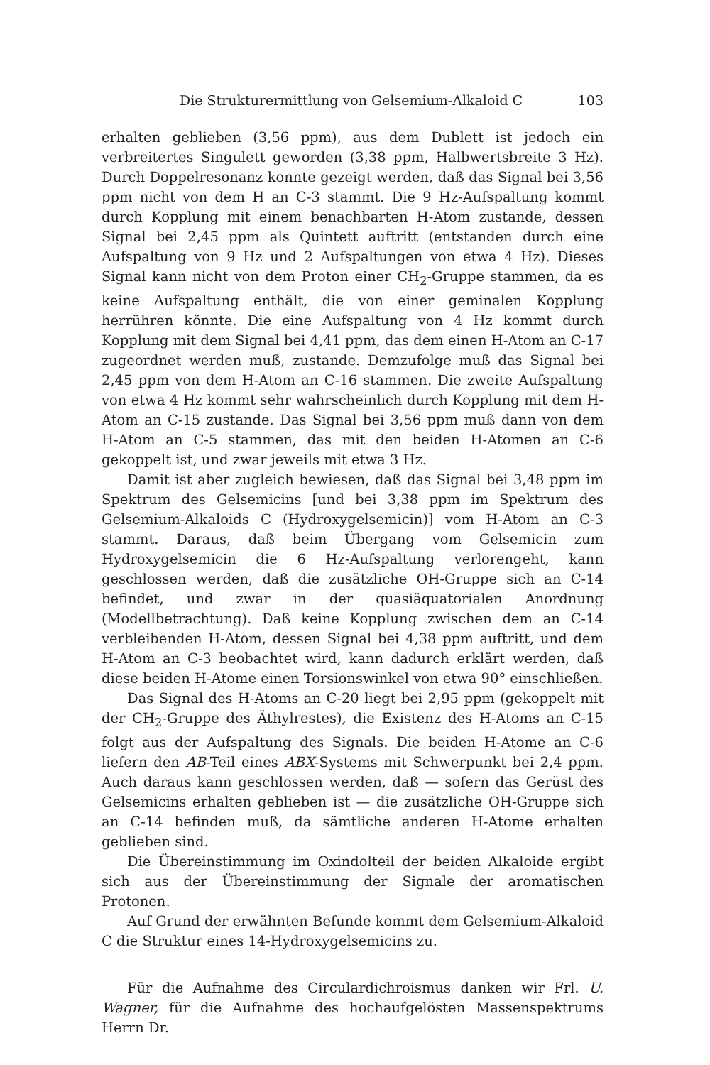Die Strukturermittlung von Gelsemium-Alkaloid C 103
erhalten geblieben (3,56 ppm), aus dem Dublett ist jedoch ein verbreitertes Singulett geworden (3,38 ppm, Halbwertsbreite 3 Hz). Durch Doppelresonanz konnte gezeigt werden, daß das Signal bei 3,56 ppm nicht von dem H an C-3 stammt. Die 9 Hz-Aufspaltung kommt durch Kopplung mit einem benachbarten H-Atom zustande, dessen Signal bei 2,45 ppm als Quintett auftritt (entstanden durch eine Aufspaltung von 9 Hz und 2 Aufspaltungen von etwa 4 Hz). Dieses Signal kann nicht von dem Proton einer CH<sub>2</sub>-Gruppe stammen, da es keine Aufspaltung enthält, die von einer geminalen Kopplung herrühren könnte. Die eine Aufspaltung von 4 Hz kommt durch Kopplung mit dem Signal bei 4,41 ppm, das dem einen H-Atom an C-17 zugeordnet werden muß, zustande. Demzufolge muß das Signal bei 2,45 ppm von dem H-Atom an C-16 stammen. Die zweite Aufspaltung von etwa 4 Hz kommt sehr wahrscheinlich durch Kopplung mit dem H-Atom an C-15 zustande. Das Signal bei 3,56 ppm muß dann von dem H-Atom an C-5 stammen, das mit den beiden H-Atomen an C-6 gekoppelt ist, und zwar jeweils mit etwa 3 Hz.
Damit ist aber zugleich bewiesen, daß das Signal bei 3,48 ppm im Spektrum des Gelsemicins [und bei 3,38 ppm im Spektrum des Gelsemium-Alkaloids C (Hydroxygelsemicin)] vom H-Atom an C-3 stammt. Daraus, daß beim Übergang vom Gelsemicin zum Hydroxygelsemicin die 6 Hz-Aufspaltung verlorengeht, kann geschlossen werden, daß die zusätzliche OH-Gruppe sich an C-14 befindet, und zwar in der quasiäquatorialen Anordnung (Modellbetrachtung). Daß keine Kopplung zwischen dem an C-14 verbleibenden H-Atom, dessen Signal bei 4,38 ppm auftritt, und dem H-Atom an C-3 beobachtet wird, kann dadurch erklärt werden, daß diese beiden H-Atome einen Torsionswinkel von etwa 90° einschließen.
Das Signal des H-Atoms an C-20 liegt bei 2,95 ppm (gekoppelt mit der CH<sub>2</sub>-Gruppe des Äthylrestes), die Existenz des H-Atoms an C-15 folgt aus der Aufspaltung des Signals. Die beiden H-Atome an C-6 liefern den AB-Teil eines ABX-Systems mit Schwerpunkt bei 2,4 ppm. Auch daraus kann geschlossen werden, daß — sofern das Gerüst des Gelsemicins erhalten geblieben ist — die zusätzliche OH-Gruppe sich an C-14 befinden muß, da sämtliche anderen H-Atome erhalten geblieben sind.
Die Übereinstimmung im Oxindolteil der beiden Alkaloide ergibt sich aus der Übereinstimmung der Signale der aromatischen Protonen.
Auf Grund der erwähnten Befunde kommt dem Gelsemium-Alkaloid C die Struktur eines 14-Hydroxygelsemicins zu.
Für die Aufnahme des Circulardichroismus danken wir Frl. U. Wagner, für die Aufnahme des hochaufgelösten Massenspektrums Herrn Dr.